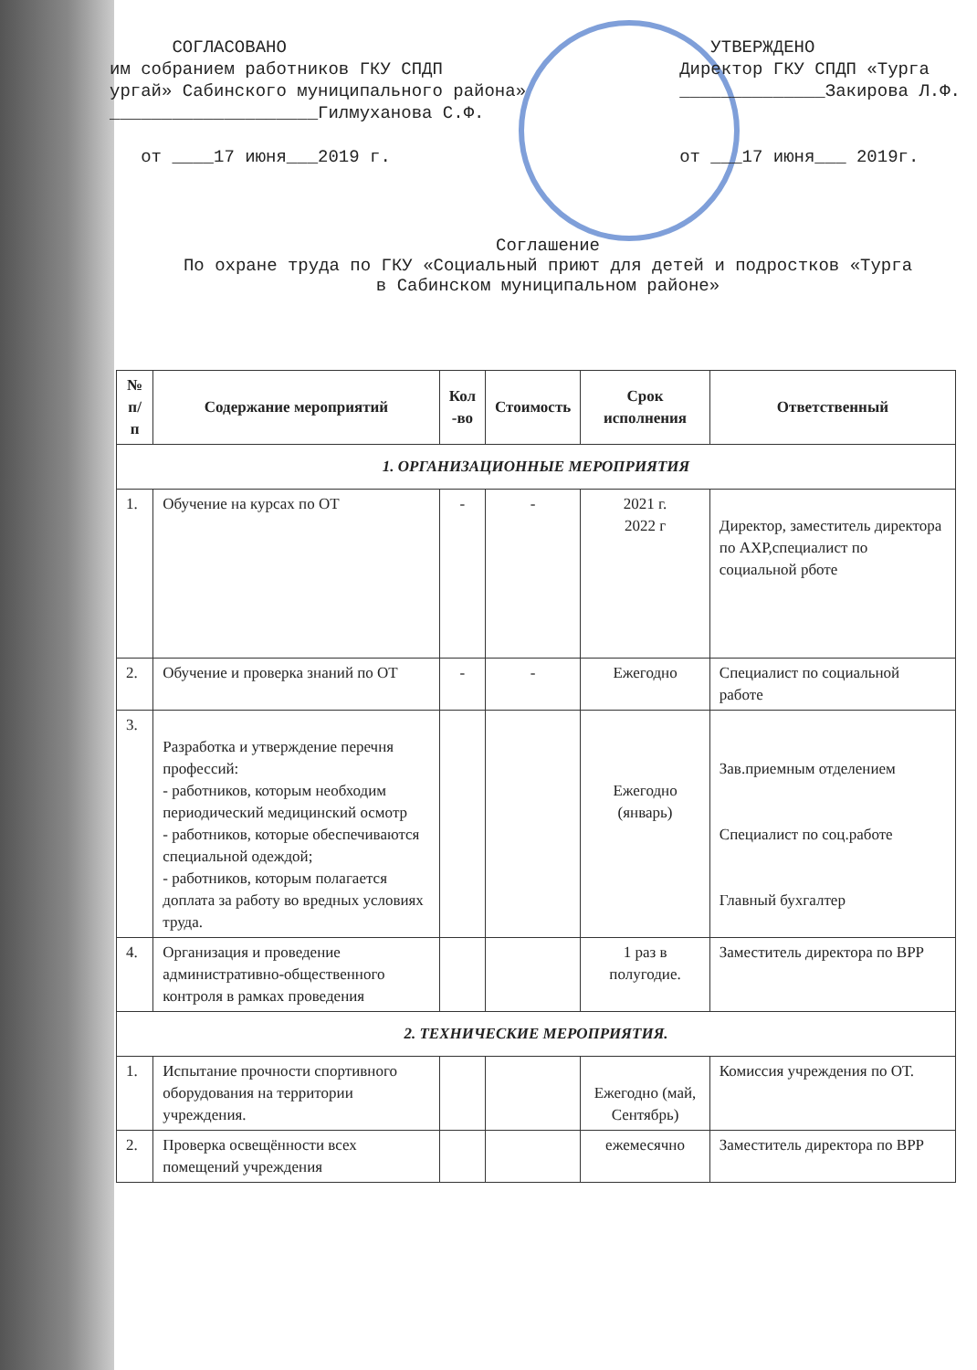СОГЛАСОВАНО им собранием работников ГКУ СПДП ургай» Сабинского муниципального района» ____________________Гилмуханова С.Ф. от ____17 июня___2019 г.
УТВЕРЖДЕНО Директор ГКУ СПДП «Турга ______________Закирова Л.Ф. от ___17 июня___ 2019г.
Соглашение
По охране труда по ГКУ «Социальный приют для детей и подростков «Турга
в Сабинском муниципальном районе»
| № п/п | Содержание мероприятий | Кол -во | Стоимость | Срок исполнения | Ответственный |
| --- | --- | --- | --- | --- | --- |
| 1. ОРГАНИЗАЦИОННЫЕ МЕРОПРИЯТИЯ | | | | | |
| 1. | Обучение на курсах по ОТ | - | - | 2021 г. 2022 г | Директор, заместитель директора по АХР,специалист по социальной рботе |
| 2. | Обучение и проверка знаний по ОТ | - | - | Ежегодно | Специалист по социальной работе |
| 3. | Разработка и утверждение перечня профессий: - работников, которым необходим периодический медицинский осмотр - работников, которые обеспечиваются специальной одеждой; - работников, которым полагается доплата за работу во вредных условиях труда. | | | Ежегодно (январь) | Зав.приемным отделением Специалист по соц.работе Главный бухгалтер |
| 4. | Организация и проведение административно-общественного контроля в рамках проведения | | | 1 раз в полугодие. | Заместитель директора по ВРР |
| 2. ТЕХНИЧЕСКИЕ МЕРОПРИЯТИЯ. | | | | | |
| 1. | Испытание прочности спортивного оборудования на территории учреждения. | | | Ежегодно (май, Сентябрь) | Комиссия учреждения по ОТ. |
| 2. | Проверка освещённости всех помещений учреждения | | | ежемесячно | Заместитель директора по ВРР |